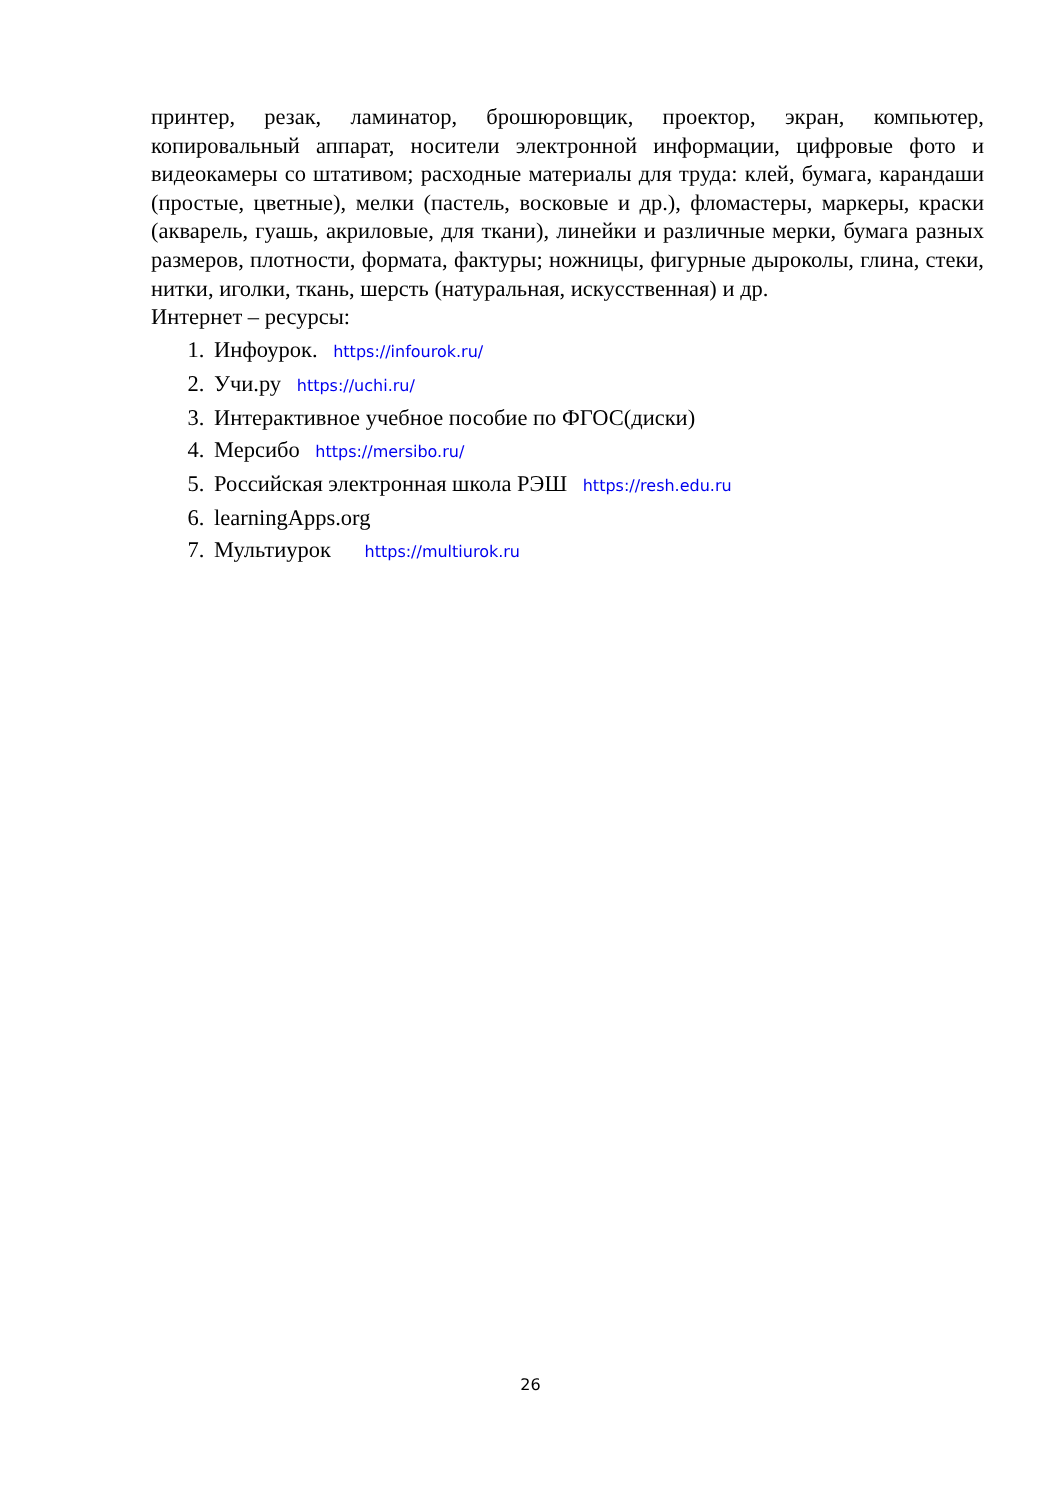принтер, резак, ламинатор, брошюровщик, проектор, экран, компьютер, копировальный аппарат, носители электронной информации, цифровые фото и видеокамеры со штативом; расходные материалы для труда: клей, бумага, карандаши (простые, цветные), мелки (пастель, восковые и др.), фломастеры, маркеры, краски (акварель, гуашь, акриловые, для ткани), линейки и различные мерки, бумага разных размеров, плотности, формата, фактуры; ножницы, фигурные дыроколы, глина, стеки, нитки, иголки, ткань, шерсть (натуральная, искусственная) и др.
Интернет – ресурсы:
1. Инфоурок. https://infourok.ru/
2. Учи.ру https://uchi.ru/
3. Интерактивное учебное пособие по ФГОС(диски)
4. Мерсибо https://mersibo.ru/
5. Российская электронная школа РЭШ https://resh.edu.ru
6. learningApps.org
7. Мультиурок https://multiurok.ru
26